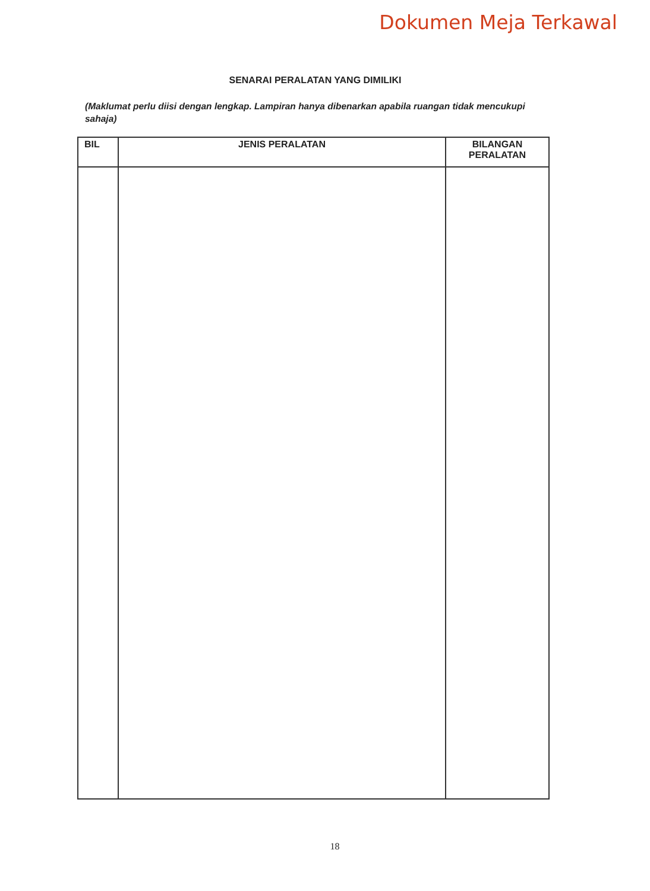Dokumen Meja Terkawal
SENARAI PERALATAN YANG DIMILIKI
(Maklumat perlu diisi dengan lengkap. Lampiran hanya dibenarkan apabila ruangan tidak mencukupi sahaja)
| BIL | JENIS PERALATAN | BILANGAN PERALATAN |
| --- | --- | --- |
18